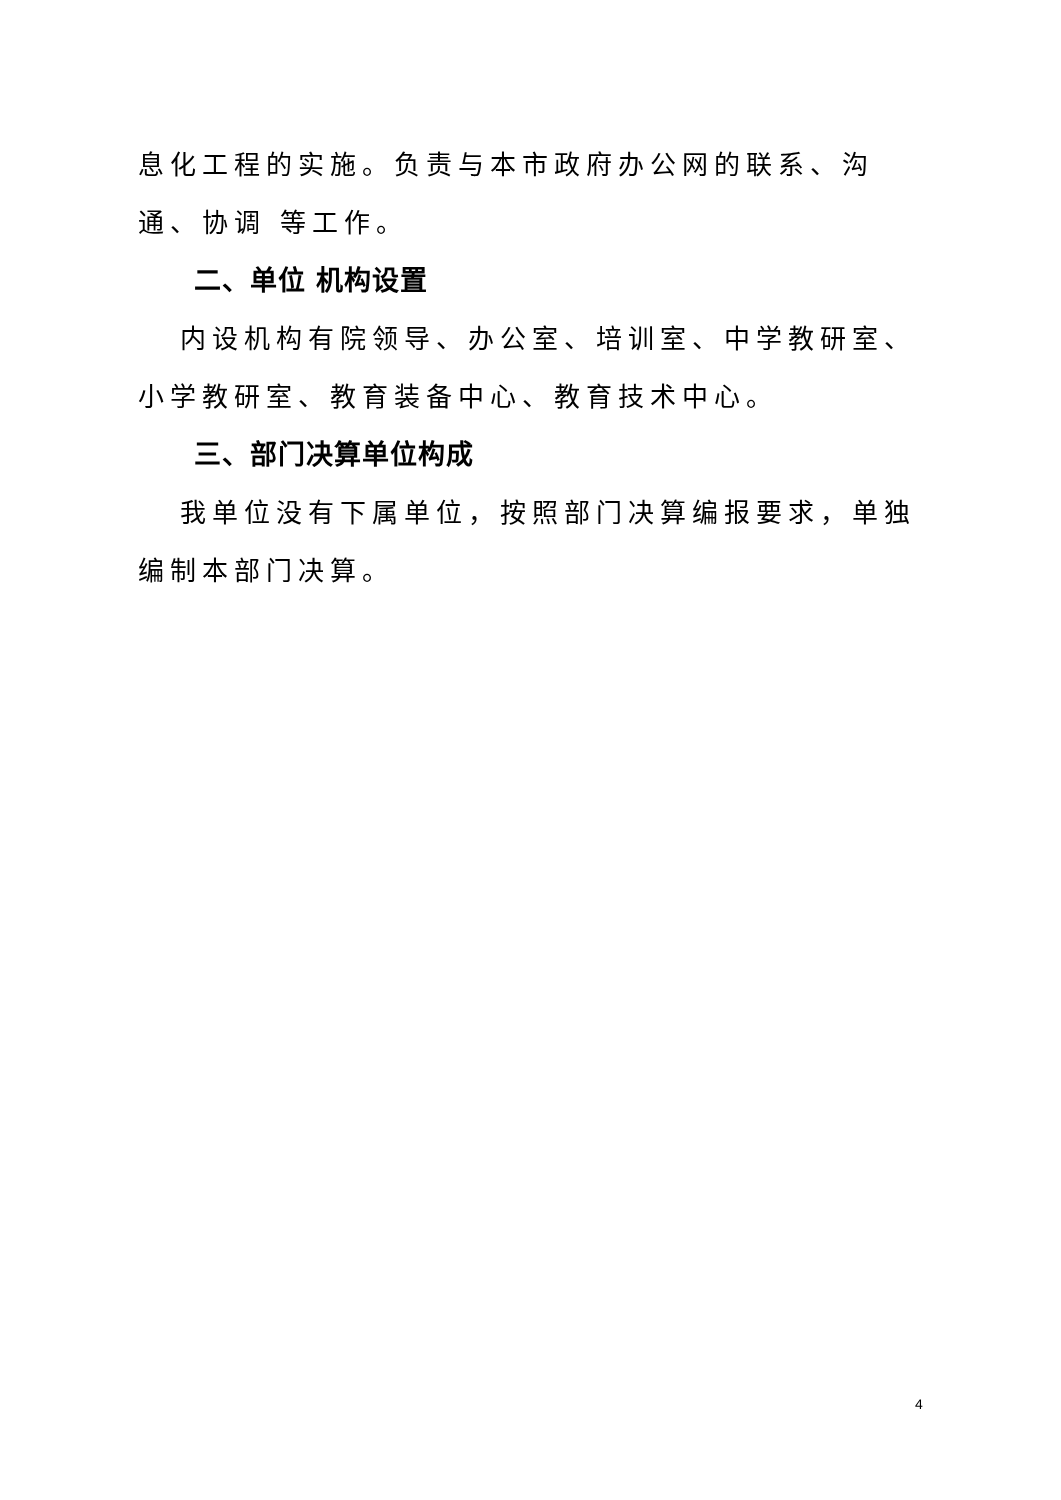息化工程的实施。负责与本市政府办公网的联系、沟通、协调 等工作。
二、单位 机构设置
内设机构有院领导、办公室、培训室、中学教研室、小学教研室、教育装备中心、教育技术中心。
三、部门决算单位构成
我单位没有下属单位，按照部门决算编报要求，单独编制本部门决算。
4